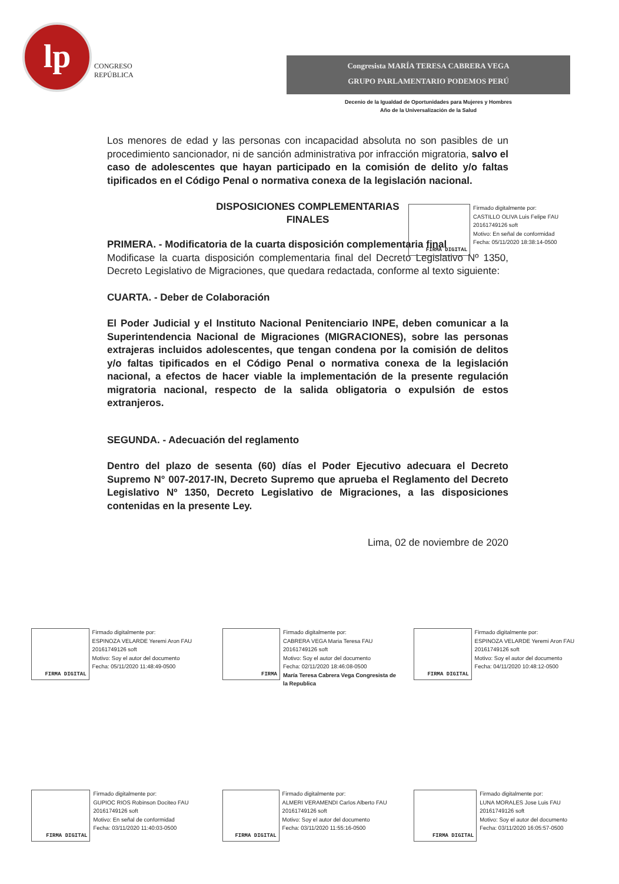lp
CONGRESO
REPÚBLICA
Congresista MARÍA TERESA CABRERA VEGA
GRUPO PARLAMENTARIO PODEMOS PERÚ
Decenio de la Igualdad de Oportunidades para Mujeres y Hombres
Año de la Universalización de la Salud
Los menores de edad y las personas con incapacidad absoluta no son pasibles de un procedimiento sancionador, ni de sanción administrativa por infracción migratoria, salvo el caso de adolescentes que hayan participado en la comisión de delito y/o faltas tipificados en el Código Penal o normativa conexa de la legislación nacional.
DISPOSICIONES COMPLEMENTARIAS
FINALES
PRIMERA. - Modificatoria de la cuarta disposición complementaria final
Modificase la cuarta disposición complementaria final del Decreto Legislativo Nº 1350, Decreto Legislativo de Migraciones, que quedara redactada, conforme al texto siguiente:
CUARTA. - Deber de Colaboración
El Poder Judicial y el Instituto Nacional Penitenciario INPE, deben comunicar a la Superintendencia Nacional de Migraciones (MIGRACIONES), sobre las personas extrajeras incluidos adolescentes, que tengan condena por la comisión de delitos y/o faltas tipificados en el Código Penal o normativa conexa de la legislación nacional, a efectos de hacer viable la implementación de la presente regulación migratoria nacional, respecto de la salida obligatoria o expulsión de estos extranjeros.
SEGUNDA. - Adecuación del reglamento
Dentro del plazo de sesenta (60) días el Poder Ejecutivo adecuara el Decreto Supremo N° 007-2017-IN, Decreto Supremo que aprueba el Reglamento del Decreto Legislativo Nº 1350, Decreto Legislativo de Migraciones, a las disposiciones contenidas en la presente Ley.
Lima, 02 de noviembre de 2020
FIRMA DIGITAL
Firmado digitalmente por:
CASTILLO OLIVA Luis Felipe FAU 20161749126 soft
Motivo: En señal de conformidad
Fecha: 05/11/2020 18:38:14-0500
FIRMA DIGITAL
Firmado digitalmente por:
ESPINOZA VELARDE Yeremi Aron FAU 20161749126 soft
Motivo: Soy el autor del documento
Fecha: 05/11/2020 11:48:49-0500
FIRMA
Firmado digitalmente por:
CABRERA VEGA Maria Teresa FAU 20161749126 soft
Motivo: Soy el autor del documento
Fecha: 02/11/2020 18:46:08-0500
María Teresa Cabrera Vega Congresista de la Republica
FIRMA DIGITAL
Firmado digitalmente por:
ESPINOZA VELARDE Yeremi Aron FAU 20161749126 soft
Motivo: Soy el autor del documento
Fecha: 04/11/2020 10:48:12-0500
FIRMA DIGITAL
Firmado digitalmente por:
GUPIOC RIOS Robinson Dociteo FAU 20161749126 soft
Motivo: En señal de conformidad
Fecha: 03/11/2020 11:40:03-0500
FIRMA DIGITAL
Firmado digitalmente por:
ALMERI VERAMENDI Carlos Alberto FAU 20161749126 soft
Motivo: Soy el autor del documento
Fecha: 03/11/2020 11:55:16-0500
FIRMA DIGITAL
Firmado digitalmente por:
LUNA MORALES Jose Luis FAU 20161749126 soft
Motivo: Soy el autor del documento
Fecha: 03/11/2020 16:05:57-0500